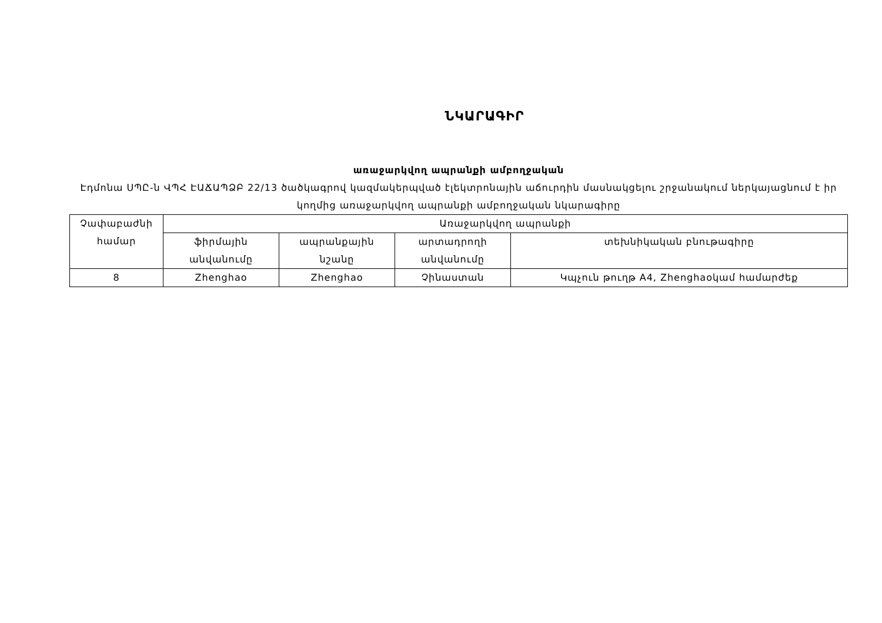ՆԿԱՐԱԳԻՐ
առաջարկվող ապրանքի ամբողջական
Էդմոնա ՍՊԸ-ն ՎՊՀ ԷԱՃԱՊՁԲ 22/13 ծածկագրով կազմակերպված էլեկտրոնային աճուրդին մասնակցելու շրջանակում ներկայացնում է իր կողմից առաջարկվող ապրանքի ամբողջական նկարագիրը
| Չափաբաժնի համար | Առաջարկվող ապրանքի | | | |
| --- | --- | --- | --- | --- |
| | ֆիրմային անվանումը | ապրանքային նշանը | արտադրողի անվանումը | տեխնիկական բնութագիրը |
| 8 | Zhenghao | Zhenghao | Չինաստան | Կպչուն թուղթ A4, Zhenghaoկամ համարժեք |